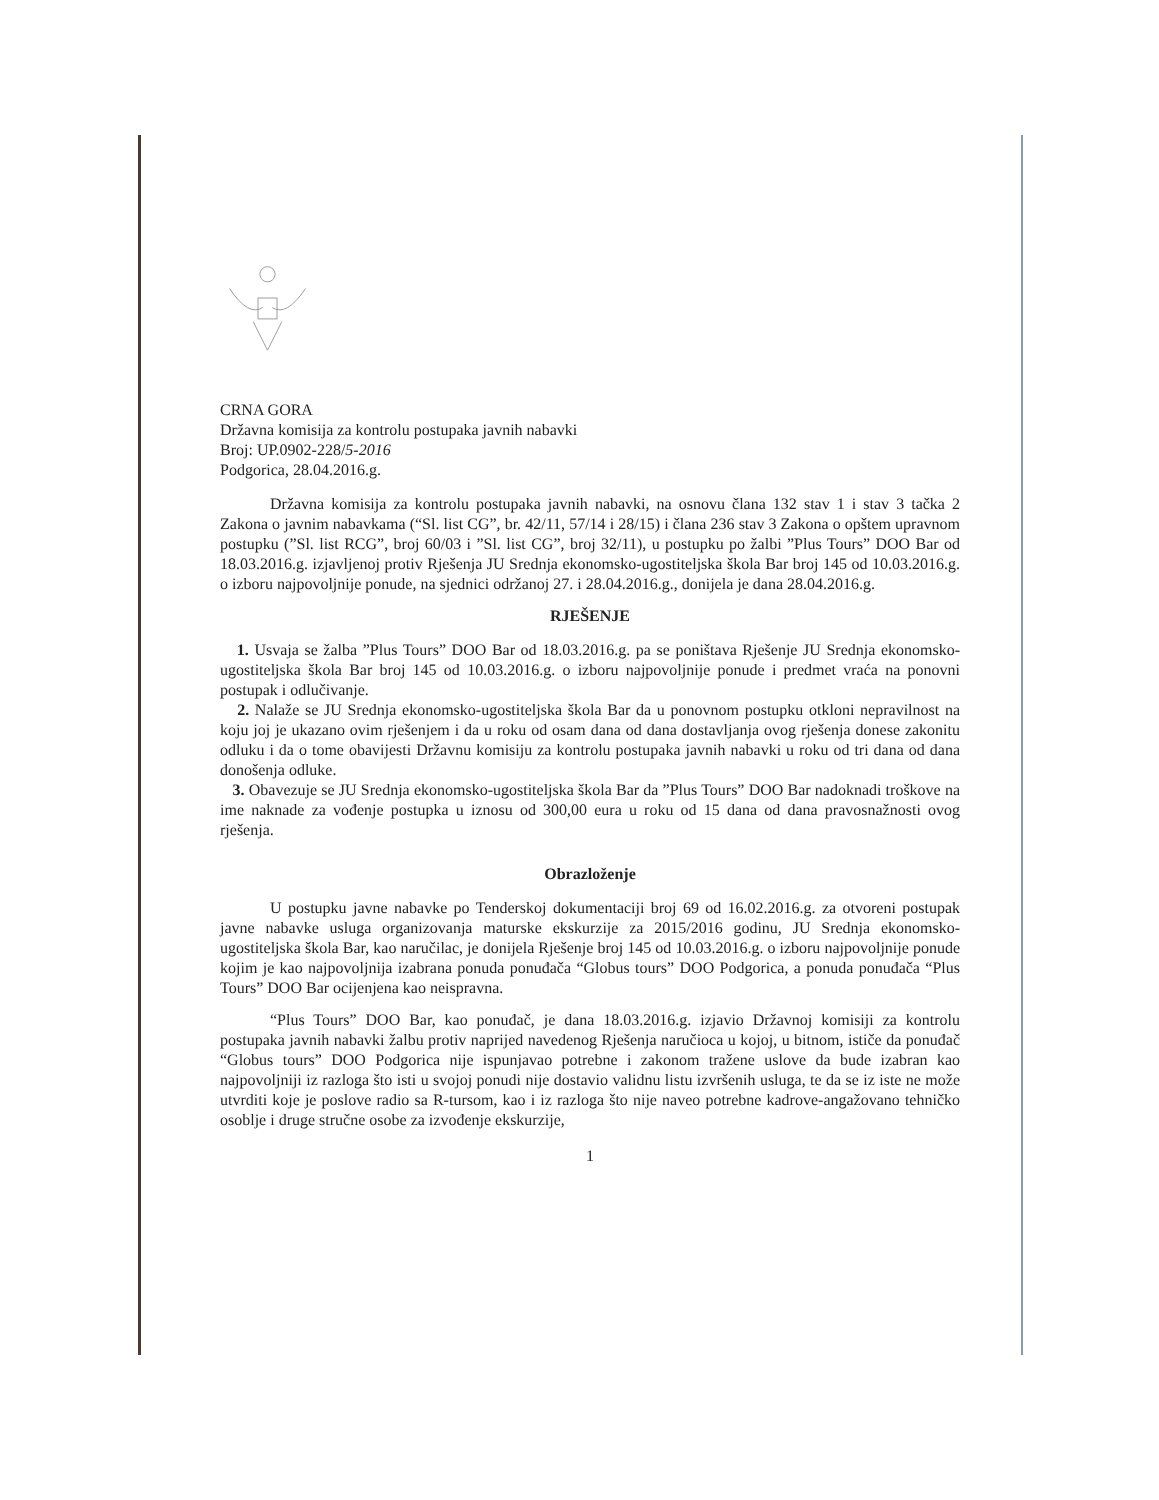CRNA GORA
Državna komisija za kontrolu postupaka javnih nabavki
Broj: UP.0902-228/5-2016
Podgorica, 28.04.2016.g.
Državna komisija za kontrolu postupaka javnih nabavki, na osnovu člana 132 stav 1 i stav 3 tačka 2 Zakona o javnim nabavkama (“Sl. list CG”, br. 42/11, 57/14 i 28/15) i člana 236 stav 3 Zakona o opštem upravnom postupku (”Sl. list RCG”, broj 60/03 i ”Sl. list CG”, broj 32/11), u postupku po žalbi ”Plus Tours” DOO Bar od 18.03.2016.g. izjavljenoj protiv Rješenja JU Srednja ekonomsko-ugostiteljska škola Bar broj 145 od 10.03.2016.g. o izboru najpovoljnije ponude, na sjednici održanoj 27. i 28.04.2016.g., donijela je dana 28.04.2016.g.
RJEŠENJE
1. Usvaja se žalba ”Plus Tours” DOO Bar od 18.03.2016.g. pa se poništava Rješenje JU Srednja ekonomsko-ugostiteljska škola Bar broj 145 od 10.03.2016.g. o izboru najpovoljnije ponude i predmet vraća na ponovni postupak i odlučivanje.
2. Nalaže se JU Srednja ekonomsko-ugostiteljska škola Bar da u ponovnom postupku otkloni nepravilnost na koju joj je ukazano ovim rješenjem i da u roku od osam dana od dana dostavljanja ovog rješenja donese zakonitu odluku i da o tome obavijesti Državnu komisiju za kontrolu postupaka javnih nabavki u roku od tri dana od dana donošenja odluke.
3. Obavezuje se JU Srednja ekonomsko-ugostiteljska škola Bar da ”Plus Tours” DOO Bar nadoknadi troškove na ime naknade za vođenje postupka u iznosu od 300,00 eura u roku od 15 dana od dana pravosnažnosti ovog rješenja.
Obrazloženje
U postupku javne nabavke po Tenderskoj dokumentaciji broj 69 od 16.02.2016.g. za otvoreni postupak javne nabavke usluga organizovanja maturske ekskurzije za 2015/2016 godinu, JU Srednja ekonomsko-ugostiteljska škola Bar, kao naručilac, je donijela Rješenje broj 145 od 10.03.2016.g. o izboru najpovoljnije ponude kojim je kao najpovoljnija izabrana ponuda ponuđača “Globus tours” DOO Podgorica, a ponuda ponuđača “Plus Tours” DOO Bar ocijenjena kao neispravna.
“Plus Tours” DOO Bar, kao ponuđač, je dana 18.03.2016.g. izjavio Državnoj komisiji za kontrolu postupaka javnih nabavki žalbu protiv naprijed navedenog Rješenja naručioca u kojoj, u bitnom, ističe da ponuđač “Globus tours” DOO Podgorica nije ispunjavao potrebne i zakonom tražene uslove da bude izabran kao najpovoljniji iz razloga što isti u svojoj ponudi nije dostavio validnu listu izvršenih usluga, te da se iz iste ne može utvrditi koje je poslove radio sa R-tursom, kao i iz razloga što nije naveo potrebne kadrove-angažovano tehničko osoblje i druge stručne osobe za izvođenje ekskurzije,
1